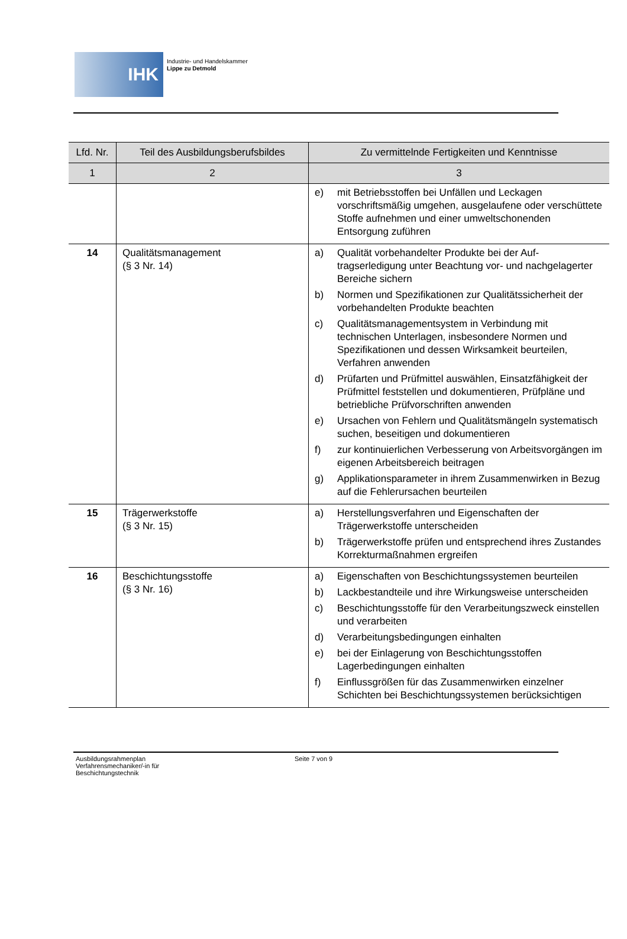IHK
Industrie- und Handelskammer
Lippe zu Detmold
| Lfd. Nr. | Teil des Ausbildungsberufsbildes | Zu vermittelnde Fertigkeiten und Kenntnisse |
| --- | --- | --- |
| 1 | 2 | 3 |
| | | e) mit Betriebsstoffen bei Unfällen und Leckagen vorschriftsmäßig umgehen, ausgelaufene oder verschüttete Stoffe aufnehmen und einer umwelt­schonenden Entsorgung zuführen |
| 14 | Qualitätsmanagement (§ 3 Nr. 14) | a) Qualität vorbehandelter Produkte bei der Auf­tragserledigung unter Beachtung vor- und nach­gelagerter Bereiche sichern b) Normen und Spezifikationen zur Qualitätssicher­heit der vorbehandelten Produkte beachten c) Qualitätsmanagementsystem in Verbindung mit technischen Unterlagen, insbesondere Normen und Spezifikationen und dessen Wirksamkeit be­urteilen, Verfahren anwenden d) Prüfarten und Prüfmittel auswählen, Einsatzfähig­keit der Prüfmittel feststellen und dokumentieren, Prüfpläne und betriebliche Prüfvorschriften an­wenden e) Ursachen von Fehlern und Qualitätsmängeln sys­tematisch suchen, beseitigen und dokumentieren f) zur kontinuierlichen Verbesserung von Arbeits­vorgängen im eigenen Arbeitsbereich beitragen g) Applikationsparameter in ihrem Zusammenwirken in Bezug auf die Fehlerursachen beurteilen |
| 15 | Trägerwerkstoffe (§ 3 Nr. 15) | a) Herstellungsverfahren und Eigenschaften der Trägerwerkstoffe unterscheiden b) Trägerwerkstoffe prüfen und entsprechend ihres Zustandes Korrekturmaßnahmen ergreifen |
| 16 | Beschichtungsstoffe (§ 3 Nr. 16) | a) Eigenschaften von Beschichtungssystemen be­urteilen b) Lackbestandteile und ihre Wirkungsweise unter­scheiden c) Beschichtungsstoffe für den Verarbeitungszweck einstellen und verarbeiten d) Verarbeitungsbedingungen einhalten e) bei der Einlagerung von Beschichtungsstoffen Lagerbedingungen einhalten f) Einflussgrößen für das Zusammenwirken ein­zelner Schichten bei Beschichtungssystemen berücksichtigen |
Ausbildungsrahmenplan
Verfahrensmechaniker/-in für
Beschichtungstechnik
Seite 7 von 9